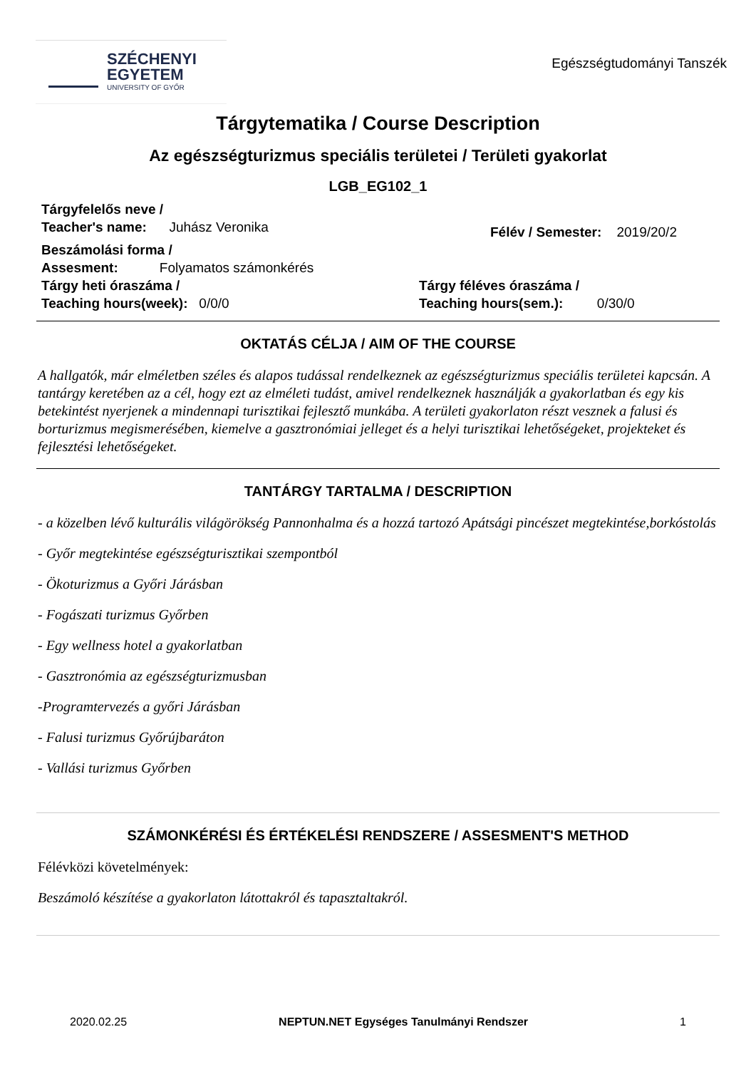SZÉCHENYI
EGYETEM
UNIVERSITY OF GYŐR
Egészségtudományi Tanszék
Tárgytematika / Course Description
Az egészségturizmus speciális területei / Területi gyakorlat
LGB_EG102_1
Tárgyfelelős neve /
Teacher's name: Juhász Veronika
Félév / Semester: 2019/20/2
Beszámolási forma /
Assesment: Folyamatos számonkérés
Tárgy heti óraszáma /
Teaching hours(week): 0/0/0
Tárgy féléves óraszáma /
Teaching hours(sem.): 0/30/0
OKTATÁS CÉLJA / AIM OF THE COURSE
A hallgatók, már elméletben széles és alapos tudással rendelkeznek az egészségturizmus speciális területei kapcsán. A tantárgy keretében az a cél, hogy ezt az elméleti tudást, amivel rendelkeznek használják a gyakorlatban és egy kis betekintést nyerjenek a mindennapi turisztikai fejlesztő munkába. A területi gyakorlaton részt vesznek a falusi és borturizmus megismerésében, kiemelve a gasztronómiai jelleget és a helyi turisztikai lehetőségeket, projekteket és fejlesztési lehetőségeket.
TANTÁRGY TARTALMA / DESCRIPTION
- a közelben lévő kulturális világörökség Pannonhalma és a hozzá tartozó Apátsági pincészet megtekintése,borkóstolás
- Győr megtekintése egészségturisztikai szempontból
- Ökoturizmus a Győri Járásban
- Fogászati turizmus Győrben
- Egy wellness hotel a gyakorlatban
- Gasztronómia az egészségturizmusban
-Programtervezés a győri Járásban
- Falusi turizmus Győrújbaráton
- Vallási turizmus Győrben
SZÁMONKÉRÉSI ÉS ÉRTÉKELÉSI RENDSZERE / ASSESMENT'S METHOD
Félévközi követelmények:
Beszámoló készítése a gyakorlaton látottakról és tapasztaltakról.
2020.02.25 NEPTUN.NET Egységes Tanulmányi Rendszer 1